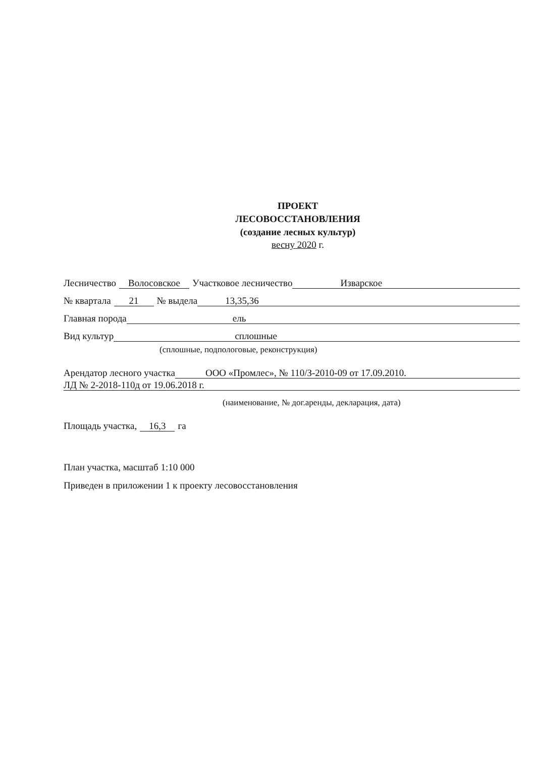ПРОЕКТ
ЛЕСОВОССТАНОВЛЕНИЯ
(создание лесных культур)
весну 2020 г.
Лесничество Волосовское Участковое лесничество Изварское
№ квартала 21 № выдела 13,35,36
Главная порода ель
Вид культур сплошные
(сплошные, подпологовые, реконструкция)
Арендатор лесного участка ООО «Промлес», № 110/З-2010-09 от 17.09.2010.
ЛД № 2-2018-110д от 19.06.2018 г.
(наименование, № дог.аренды, декларация, дата)
Площадь участка, 16,3 га
План участка, масштаб 1:10 000
Приведен в приложении 1 к проекту лесовосстановления